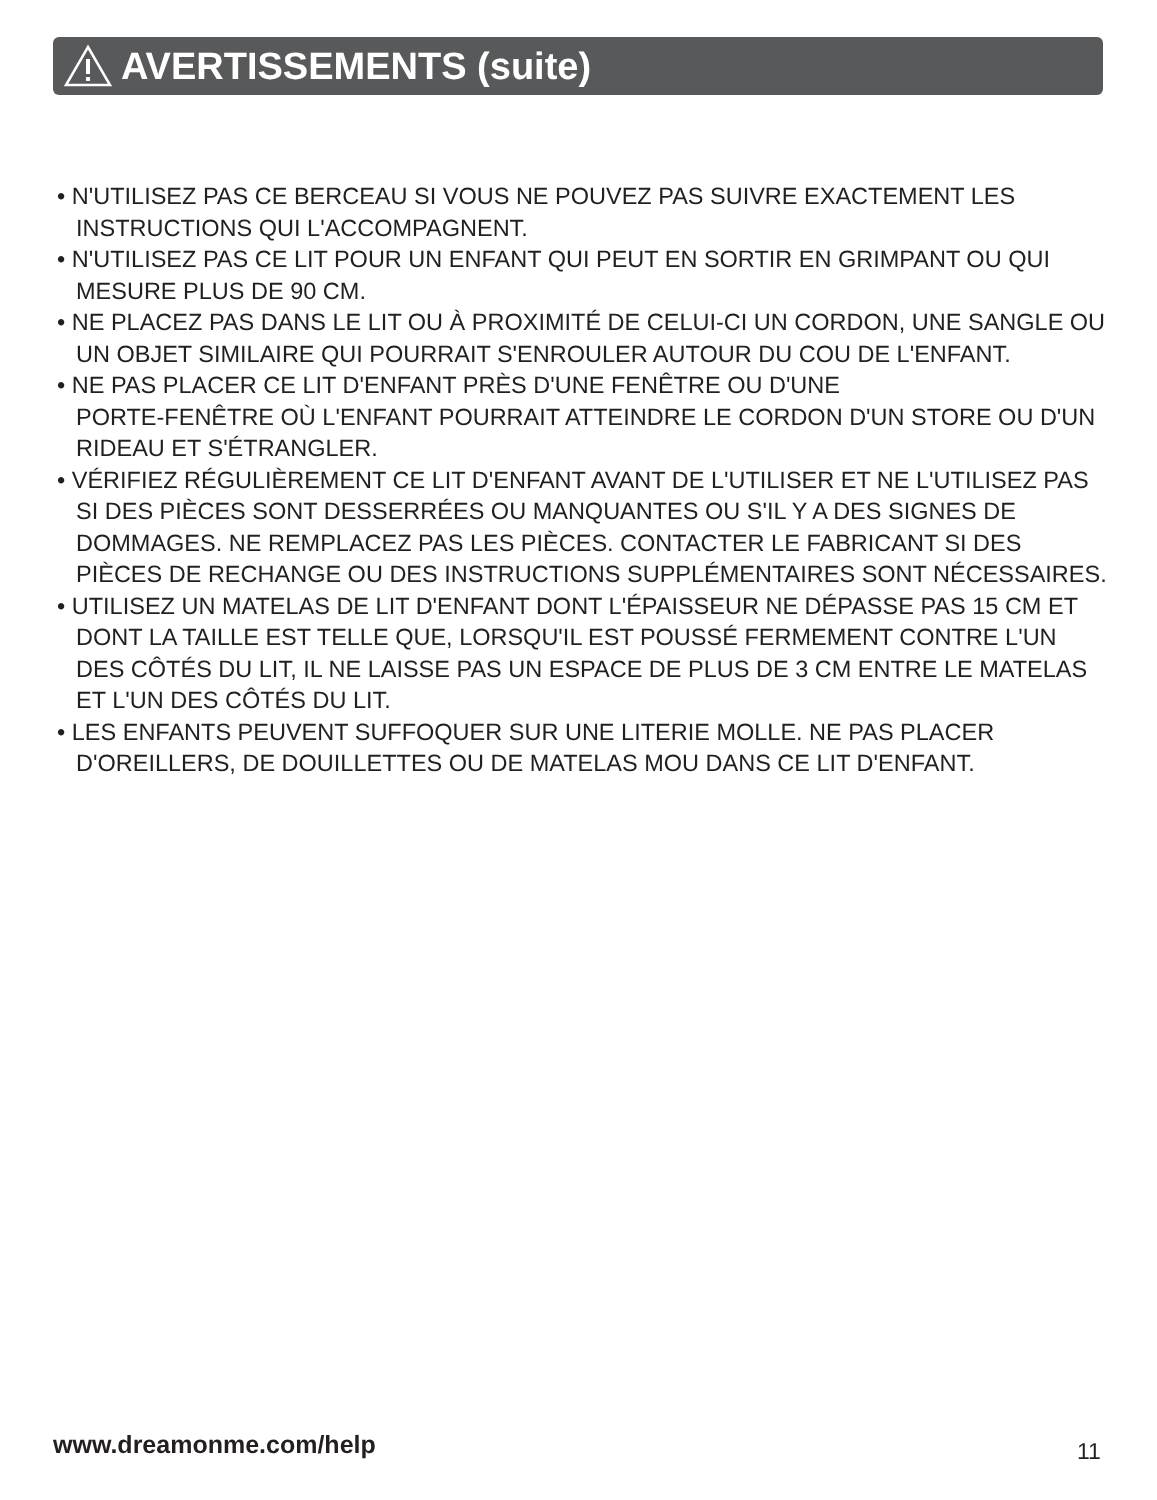AVERTISSEMENTS (suite)
• N'UTILISEZ PAS CE BERCEAU SI VOUS NE POUVEZ PAS SUIVRE EXACTEMENT LES INSTRUCTIONS QUI L'ACCOMPAGNENT.
• N'UTILISEZ PAS CE LIT POUR UN ENFANT QUI PEUT EN SORTIR EN GRIMPANT OU QUI MESURE PLUS DE 90 CM.
• NE PLACEZ PAS DANS LE LIT OU À PROXIMITÉ DE CELUI-CI UN CORDON, UNE SANGLE OU UN OBJET SIMILAIRE QUI POURRAIT S'ENROULER AUTOUR DU COU DE L'ENFANT.
• NE PAS PLACER CE LIT D'ENFANT PRÈS D'UNE FENÊTRE OU D'UNE
PORTE-FENÊTRE OÙ L'ENFANT POURRAIT ATTEINDRE LE CORDON D'UN STORE OU D'UN RIDEAU ET S'ÉTRANGLER.
• VÉRIFIEZ RÉGULIÈREMENT CE LIT D'ENFANT AVANT DE L'UTILISER ET NE L'UTILISEZ PAS SI DES PIÈCES SONT DESSERRÉES OU MANQUANTES OU S'IL Y A DES SIGNES DE DOMMAGES. NE REMPLACEZ PAS LES PIÈCES. CONTACTER LE FABRICANT SI DES PIÈCES DE RECHANGE OU DES INSTRUCTIONS SUPPLÉMENTAIRES SONT NÉCESSAIRES.
• UTILISEZ UN MATELAS DE LIT D'ENFANT DONT L'ÉPAISSEUR NE DÉPASSE PAS 15 CM ET DONT LA TAILLE EST TELLE QUE, LORSQU'IL EST POUSSÉ FERMEMENT CONTRE L'UN DES CÔTÉS DU LIT, IL NE LAISSE PAS UN ESPACE DE PLUS DE 3 CM ENTRE LE MATELAS ET L'UN DES CÔTÉS DU LIT.
• LES ENFANTS PEUVENT SUFFOQUER SUR UNE LITERIE MOLLE. NE PAS PLACER D'OREILLERS, DE DOUILLETTES OU DE MATELAS MOU DANS CE LIT D'ENFANT.
www.dreamonme.com/help 11